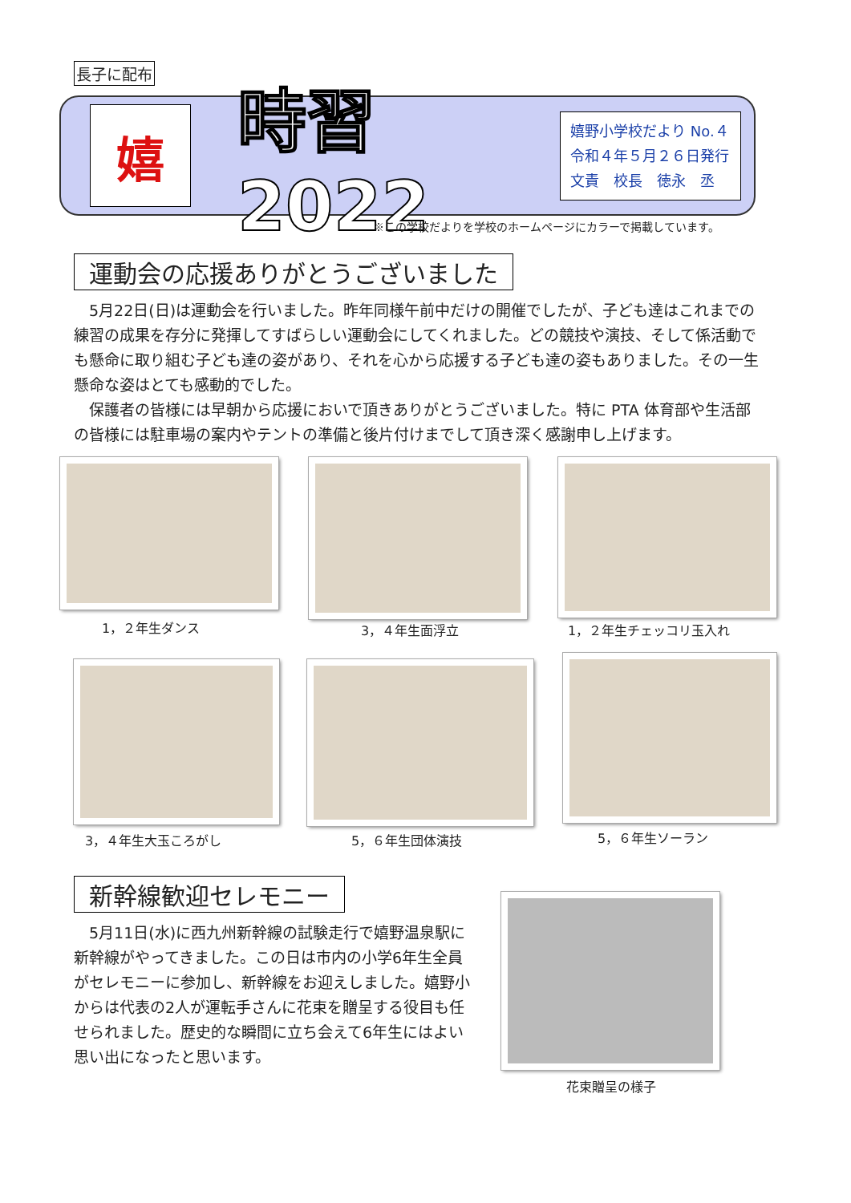長子に配布
嬉
時習 2022
嬉野小学校だより No.４
令和４年５月２６日発行
文責　校長　徳永　丞
※この学校だよりを学校のホームページにカラーで掲載しています。
運動会の応援ありがとうございました
　5月22日(日)は運動会を行いました。昨年同様午前中だけの開催でしたが、子ども達はこれまでの練習の成果を存分に発揮してすばらしい運動会にしてくれました。どの競技や演技、そして係活動でも懸命に取り組む子ども達の姿があり、それを心から応援する子ども達の姿もありました。その一生懸命な姿はとても感動的でした。
　保護者の皆様には早朝から応援においで頂きありがとうございました。特に PTA 体育部や生活部の皆様には駐車場の案内やテントの準備と後片付けまでして頂き深く感謝申し上げます。
1，２年生ダンス 3，４年生面浮立 1，２年生チェッコリ玉入れ
3，４年生大玉ころがし 5，６年生団体演技 5，６年生ソーラン
新幹線歓迎セレモニー
　5月11日(水)に西九州新幹線の試験走行で嬉野温泉駅に新幹線がやってきました。この日は市内の小学6年生全員がセレモニーに参加し、新幹線をお迎えしました。嬉野小からは代表の2人が運転手さんに花束を贈呈する役目も任せられました。歴史的な瞬間に立ち会えて6年生にはよい思い出になったと思います。
花束贈呈の様子